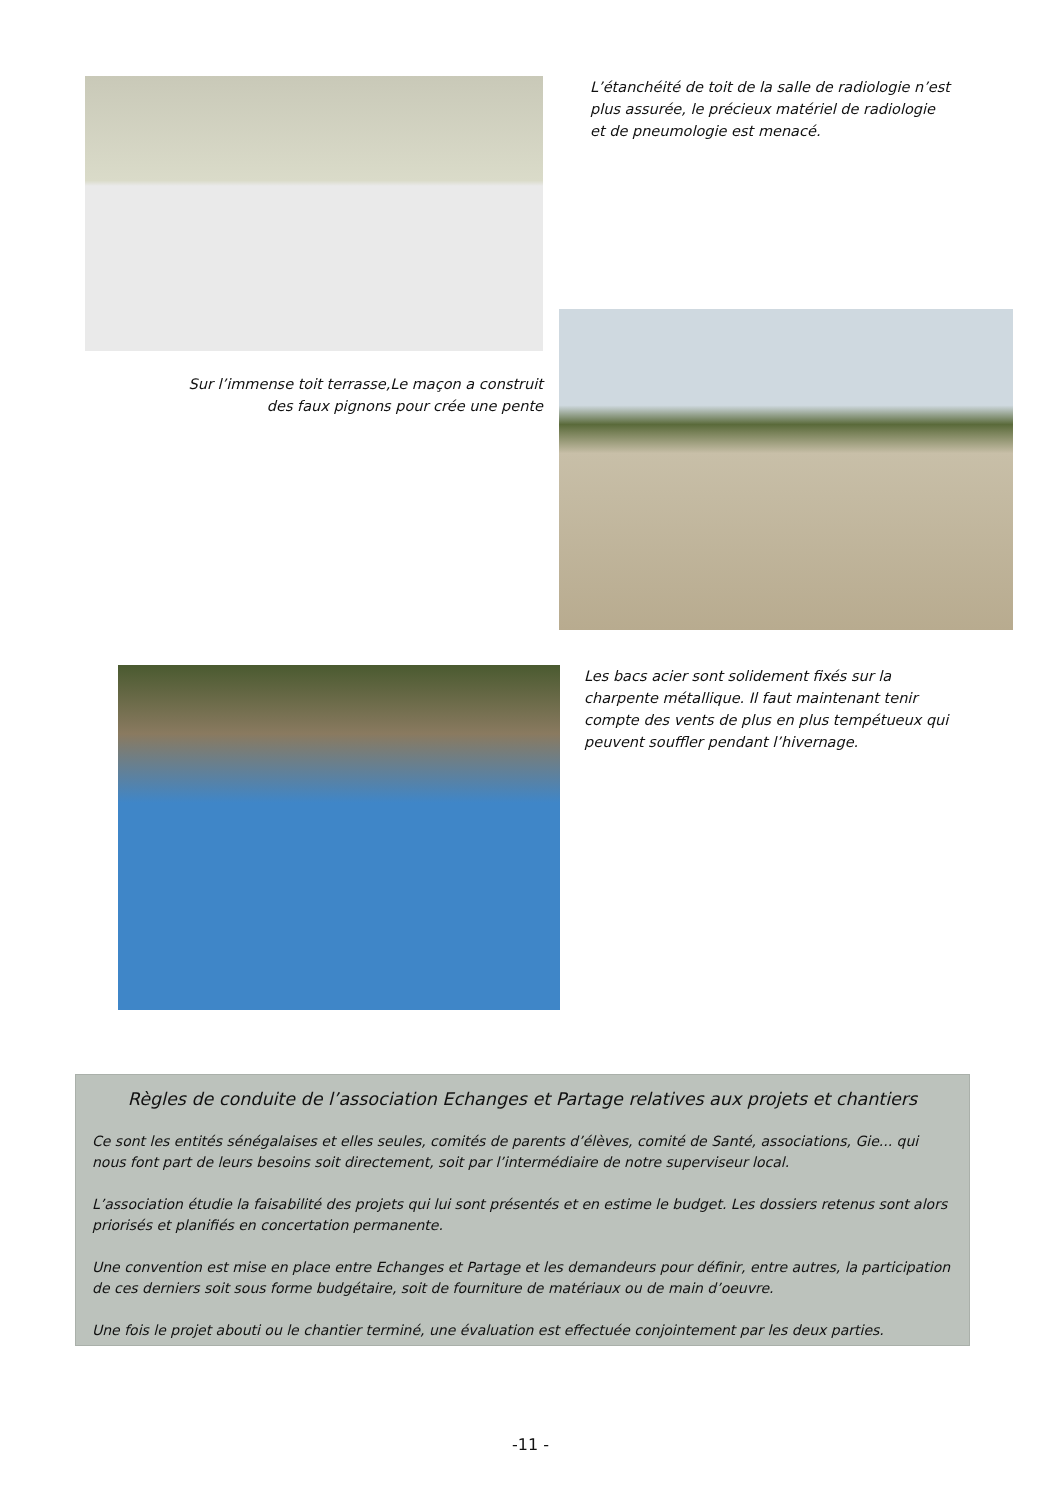L’étanchéité de toit de la salle de radiologie n’est plus assurée, le précieux matériel de radiologie et de pneumologie est menacé.
Sur l’immense toit terrasse,Le maçon a construit des faux pignons pour crée une pente
Les bacs acier sont solidement fixés sur la charpente métallique. Il faut maintenant tenir compte des vents de plus en plus tempétueux qui peuvent souffler pendant l’hivernage.
Règles de conduite de l’association Echanges et Partage relatives aux projets et chantiers
Ce sont les entités sénégalaises et elles seules, comités de parents d’élèves, comité de Santé, associations, Gie... qui nous font part de leurs besoins soit directement, soit par l’intermédiaire de notre superviseur local.
L’association étudie la faisabilité des projets qui lui sont présentés et en estime le budget. Les dossiers retenus sont alors priorisés et planifiés en concertation permanente.
Une convention est mise en place entre Echanges et Partage et les demandeurs pour définir, entre autres, la participation de ces derniers soit sous forme budgétaire, soit de fourniture de matériaux ou de main d’oeuvre.
Une fois le projet abouti ou le chantier terminé, une évaluation est effectuée conjointement par les deux parties.
-11 -